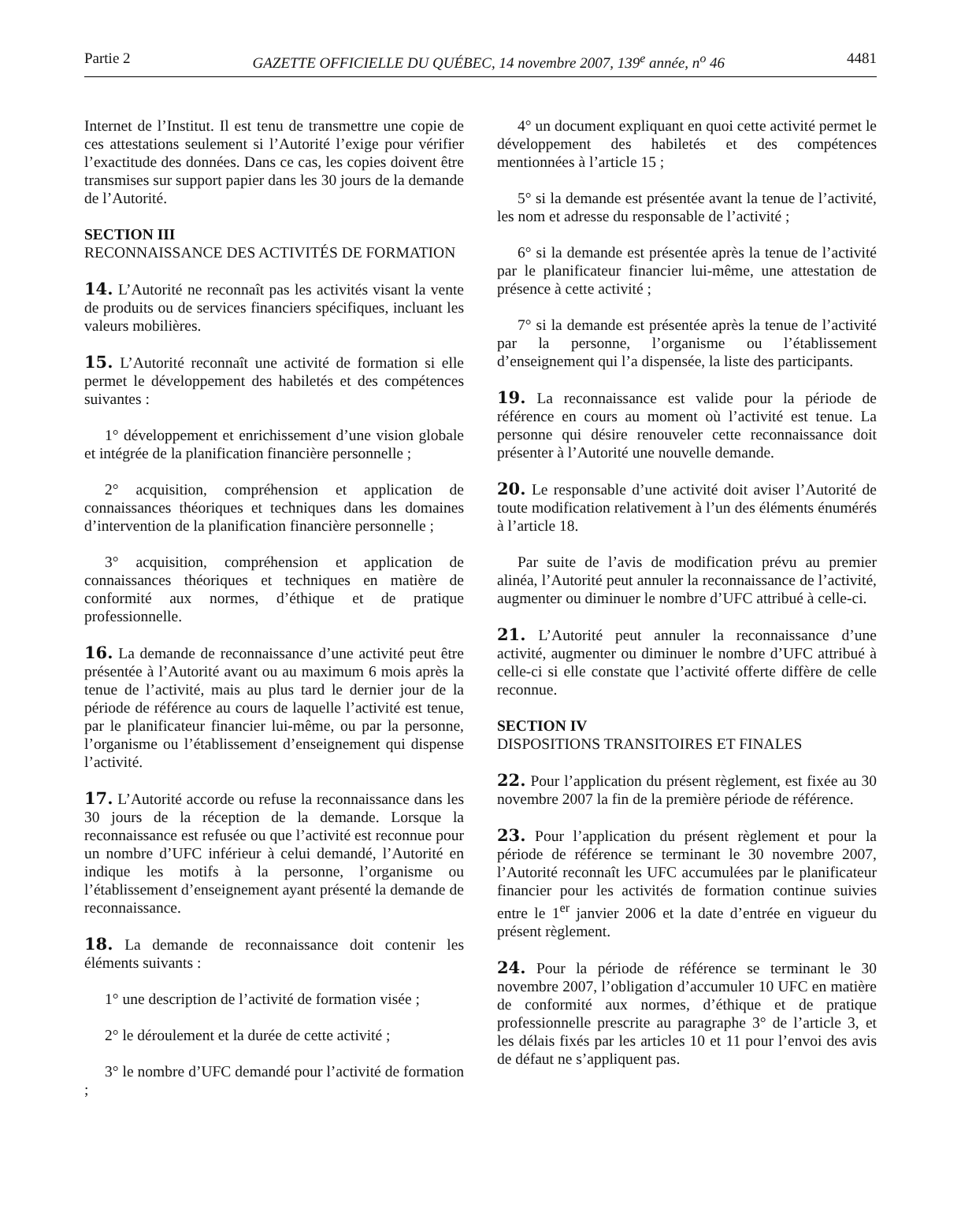Partie 2 GAZETTE OFFICIELLE DU QUÉBEC, 14 novembre 2007, 139<sup>e</sup> année, n<sup>o</sup> 46 4481
Internet de l’Institut. Il est tenu de transmettre une copie de ces attestations seulement si l’Autorité l’exige pour vérifier l’exactitude des données. Dans ce cas, les copies doivent être transmises sur support papier dans les 30 jours de la demande de l’Autorité.
SECTION III
RECONNAISSANCE DES ACTIVITÉS DE FORMATION
14. L’Autorité ne reconnaît pas les activités visant la vente de produits ou de services financiers spécifiques, incluant les valeurs mobilières.
15. L’Autorité reconnaît une activité de formation si elle permet le développement des habiletés et des compétences suivantes :
1° développement et enrichissement d’une vision globale et intégrée de la planification financière personnelle ;
2° acquisition, compréhension et application de connaissances théoriques et techniques dans les domaines d’intervention de la planification financière personnelle ;
3° acquisition, compréhension et application de connaissances théoriques et techniques en matière de conformité aux normes, d’éthique et de pratique professionnelle.
16. La demande de reconnaissance d’une activité peut être présentée à l’Autorité avant ou au maximum 6 mois après la tenue de l’activité, mais au plus tard le dernier jour de la période de référence au cours de laquelle l’activité est tenue, par le planificateur financier lui-même, ou par la personne, l’organisme ou l’établissement d’enseignement qui dispense l’activité.
17. L’Autorité accorde ou refuse la reconnaissance dans les 30 jours de la réception de la demande. Lorsque la reconnaissance est refusée ou que l’activité est reconnue pour un nombre d’UFC inférieur à celui demandé, l’Autorité en indique les motifs à la personne, l’organisme ou l’établissement d’enseignement ayant présenté la demande de reconnaissance.
18. La demande de reconnaissance doit contenir les éléments suivants :
1° une description de l’activité de formation visée ;
2° le déroulement et la durée de cette activité ;
3° le nombre d’UFC demandé pour l’activité de formation ;
4° un document expliquant en quoi cette activité permet le développement des habiletés et des compétences mentionnées à l’article 15 ;
5° si la demande est présentée avant la tenue de l’activité, les nom et adresse du responsable de l’activité ;
6° si la demande est présentée après la tenue de l’activité par le planificateur financier lui-même, une attestation de présence à cette activité ;
7° si la demande est présentée après la tenue de l’activité par la personne, l’organisme ou l’établissement d’enseignement qui l’a dispensée, la liste des participants.
19. La reconnaissance est valide pour la période de référence en cours au moment où l’activité est tenue. La personne qui désire renouveler cette reconnaissance doit présenter à l’Autorité une nouvelle demande.
20. Le responsable d’une activité doit aviser l’Autorité de toute modification relativement à l’un des éléments énumérés à l’article 18.
Par suite de l’avis de modification prévu au premier alinéa, l’Autorité peut annuler la reconnaissance de l’activité, augmenter ou diminuer le nombre d’UFC attribué à celle-ci.
21. L’Autorité peut annuler la reconnaissance d’une activité, augmenter ou diminuer le nombre d’UFC attribué à celle-ci si elle constate que l’activité offerte diffère de celle reconnue.
SECTION IV
DISPOSITIONS TRANSITOIRES ET FINALES
22. Pour l’application du présent règlement, est fixée au 30 novembre 2007 la fin de la première période de référence.
23. Pour l’application du présent règlement et pour la période de référence se terminant le 30 novembre 2007, l’Autorité reconnaît les UFC accumulées par le planificateur financier pour les activités de formation continue suivies entre le 1<sup>er</sup> janvier 2006 et la date d’entrée en vigueur du présent règlement.
24. Pour la période de référence se terminant le 30 novembre 2007, l’obligation d’accumuler 10 UFC en matière de conformité aux normes, d’éthique et de pratique professionnelle prescrite au paragraphe 3° de l’article 3, et les délais fixés par les articles 10 et 11 pour l’envoi des avis de défaut ne s’appliquent pas.